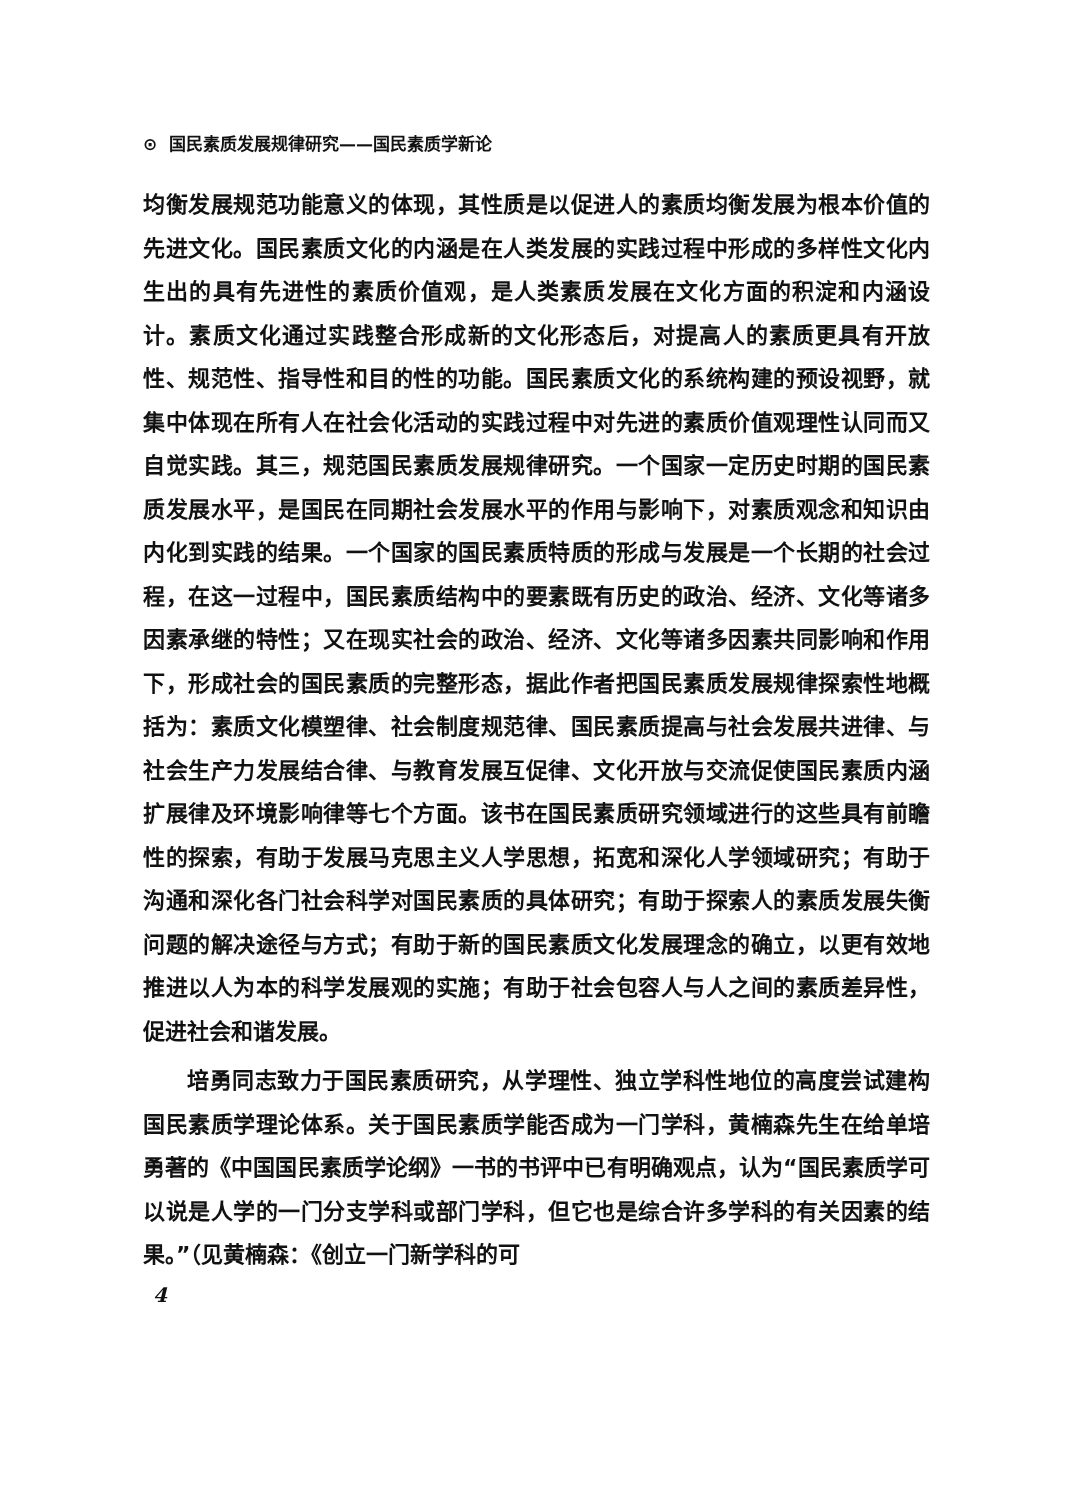⊙ 国民素质发展规律研究——国民素质学新论
均衡发展规范功能意义的体现，其性质是以促进人的素质均衡发展为根本价值的先进文化。国民素质文化的内涵是在人类发展的实践过程中形成的多样性文化内生出的具有先进性的素质价值观，是人类素质发展在文化方面的积淀和内涵设计。素质文化通过实践整合形成新的文化形态后，对提高人的素质更具有开放性、规范性、指导性和目的性的功能。国民素质文化的系统构建的预设视野，就集中体现在所有人在社会化活动的实践过程中对先进的素质价值观理性认同而又自觉实践。其三，规范国民素质发展规律研究。一个国家一定历史时期的国民素质发展水平，是国民在同期社会发展水平的作用与影响下，对素质观念和知识由内化到实践的结果。一个国家的国民素质特质的形成与发展是一个长期的社会过程，在这一过程中，国民素质结构中的要素既有历史的政治、经济、文化等诸多因素承继的特性；又在现实社会的政治、经济、文化等诸多因素共同影响和作用下，形成社会的国民素质的完整形态，据此作者把国民素质发展规律探索性地概括为：素质文化模塑律、社会制度规范律、国民素质提高与社会发展共进律、与社会生产力发展结合律、与教育发展互促律、文化开放与交流促使国民素质内涵扩展律及环境影响律等七个方面。该书在国民素质研究领域进行的这些具有前瞻性的探索，有助于发展马克思主义人学思想，拓宽和深化人学领域研究；有助于沟通和深化各门社会科学对国民素质的具体研究；有助于探索人的素质发展失衡问题的解决途径与方式；有助于新的国民素质文化发展理念的确立，以更有效地推进以人为本的科学发展观的实施；有助于社会包容人与人之间的素质差异性，促进社会和谐发展。
培勇同志致力于国民素质研究，从学理性、独立学科性地位的高度尝试建构国民素质学理论体系。关于国民素质学能否成为一门学科，黄楠森先生在给单培勇著的《中国国民素质学论纲》一书的书评中已有明确观点，认为“国民素质学可以说是人学的一门分支学科或部门学科，但它也是综合许多学科的有关因素的结果。”（见黄楠森：《创立一门新学科的可
4